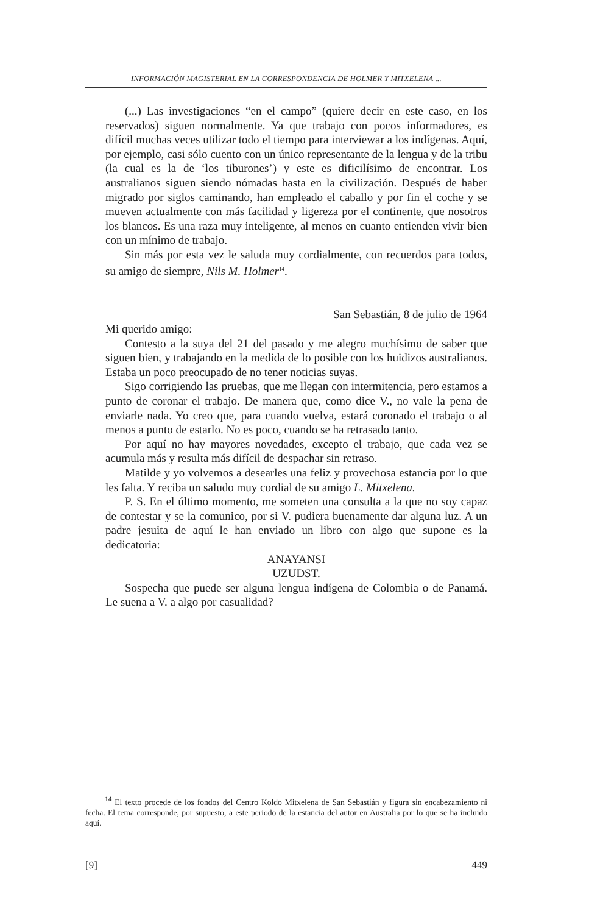INFORMACIÓN MAGISTERIAL EN LA CORRESPONDENCIA DE HOLMER Y MITXELENA ...
(...) Las investigaciones “en el campo” (quiere decir en este caso, en los reservados) siguen normalmente. Ya que trabajo con pocos informadores, es difícil muchas veces utilizar todo el tiempo para interviewar a los indígenas. Aquí, por ejemplo, casi sólo cuento con un único representante de la lengua y de la tribu (la cual es la de ‘los tiburones’) y este es dificilísimo de encontrar. Los australianos siguen siendo nómadas hasta en la civilización. Después de haber migrado por siglos caminando, han empleado el caballo y por fin el coche y se mueven actualmente con más facilidad y ligereza por el continente, que nosotros los blancos. Es una raza muy inteligente, al menos en cuanto entienden vivir bien con un mínimo de trabajo.
Sin más por esta vez le saluda muy cordialmente, con recuerdos para todos, su amigo de siempre, Nils M. Holmer<sup>14</sup>.
San Sebastián, 8 de julio de 1964
Mi querido amigo:
Contesto a la suya del 21 del pasado y me alegro muchísimo de saber que siguen bien, y trabajando en la medida de lo posible con los huidizos australianos. Estaba un poco preocupado de no tener noticias suyas.
Sigo corrigiendo las pruebas, que me llegan con intermitencia, pero estamos a punto de coronar el trabajo. De manera que, como dice V., no vale la pena de enviarle nada. Yo creo que, para cuando vuelva, estará coronado el trabajo o al menos a punto de estarlo. No es poco, cuando se ha retrasado tanto.
Por aquí no hay mayores novedades, excepto el trabajo, que cada vez se acumula más y resulta más difícil de despachar sin retraso.
Matilde y yo volvemos a desearles una feliz y provechosa estancia por lo que les falta. Y reciba un saludo muy cordial de su amigo L. Mitxelena.
P. S. En el último momento, me someten una consulta a la que no soy capaz de contestar y se la comunico, por si V. pudiera buenamente dar alguna luz. A un padre jesuita de aquí le han enviado un libro con algo que supone es la dedicatoria:
ANAYANSI
UZUDST.
Sospecha que puede ser alguna lengua indígena de Colombia o de Panamá. Le suena a V. a algo por casualidad?
<sup>14</sup> El texto procede de los fondos del Centro Koldo Mitxelena de San Sebastián y figura sin encabezamiento ni fecha. El tema corresponde, por supuesto, a este periodo de la estancia del autor en Australia por lo que se ha incluido aquí.
[9] 449